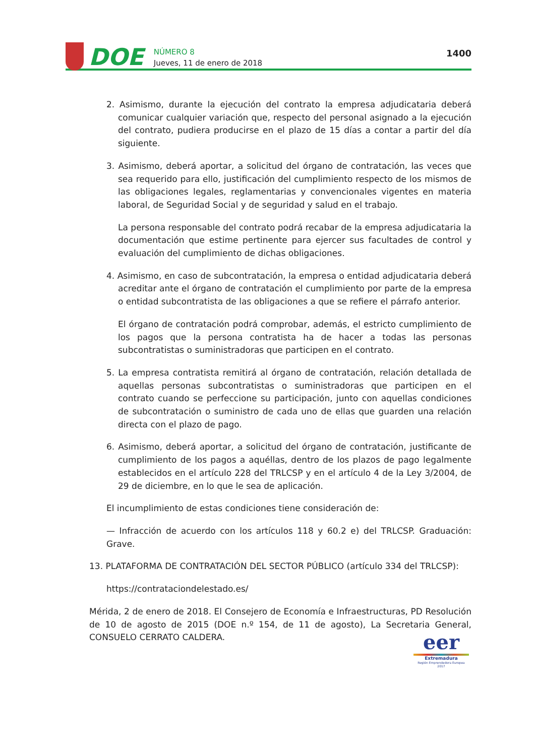DOE
NÚMERO 8
Jueves, 11 de enero de 2018
1400
2. Asimismo, durante la ejecución del contrato la empresa adjudicataria deberá comunicar cualquier variación que, respecto del personal asignado a la ejecución del contrato, pudiera producirse en el plazo de 15 días a contar a partir del día siguiente.
3. Asimismo, deberá aportar, a solicitud del órgano de contratación, las veces que sea requerido para ello, justificación del cumplimiento respecto de los mismos de las obligaciones legales, reglamentarias y convencionales vigentes en materia laboral, de Seguridad Social y de seguridad y salud en el trabajo.
La persona responsable del contrato podrá recabar de la empresa adjudicataria la documentación que estime pertinente para ejercer sus facultades de control y evaluación del cumplimiento de dichas obligaciones.
4. Asimismo, en caso de subcontratación, la empresa o entidad adjudicataria deberá acreditar ante el órgano de contratación el cumplimiento por parte de la empresa o entidad subcontratista de las obligaciones a que se refiere el párrafo anterior.
El órgano de contratación podrá comprobar, además, el estricto cumplimiento de los pagos que la persona contratista ha de hacer a todas las personas subcontratistas o suministradoras que participen en el contrato.
5. La empresa contratista remitirá al órgano de contratación, relación detallada de aquellas personas subcontratistas o suministradoras que participen en el contrato cuando se perfeccione su participación, junto con aquellas condiciones de subcontratación o suministro de cada uno de ellas que guarden una relación directa con el plazo de pago.
6. Asimismo, deberá aportar, a solicitud del órgano de contratación, justificante de cumplimiento de los pagos a aquéllas, dentro de los plazos de pago legalmente establecidos en el artículo 228 del TRLCSP y en el artículo 4 de la Ley 3/2004, de 29 de diciembre, en lo que le sea de aplicación.
El incumplimiento de estas condiciones tiene consideración de:
— Infracción de acuerdo con los artículos 118 y 60.2 e) del TRLCSP. Graduación: Grave.
13. PLATAFORMA DE CONTRATACIÓN DEL SECTOR PÚBLICO (artículo 334 del TRLCSP):
https://contrataciondelestado.es/
Mérida, 2 de enero de 2018. El Consejero de Economía e Infraestructuras, PD Resolución de 10 de agosto de 2015 (DOE n.º 154, de 11 de agosto), La Secretaria General, CONSUELO CERRATO CALDERA.
eer
Extremadura
Región Emprendedora Europea 2017